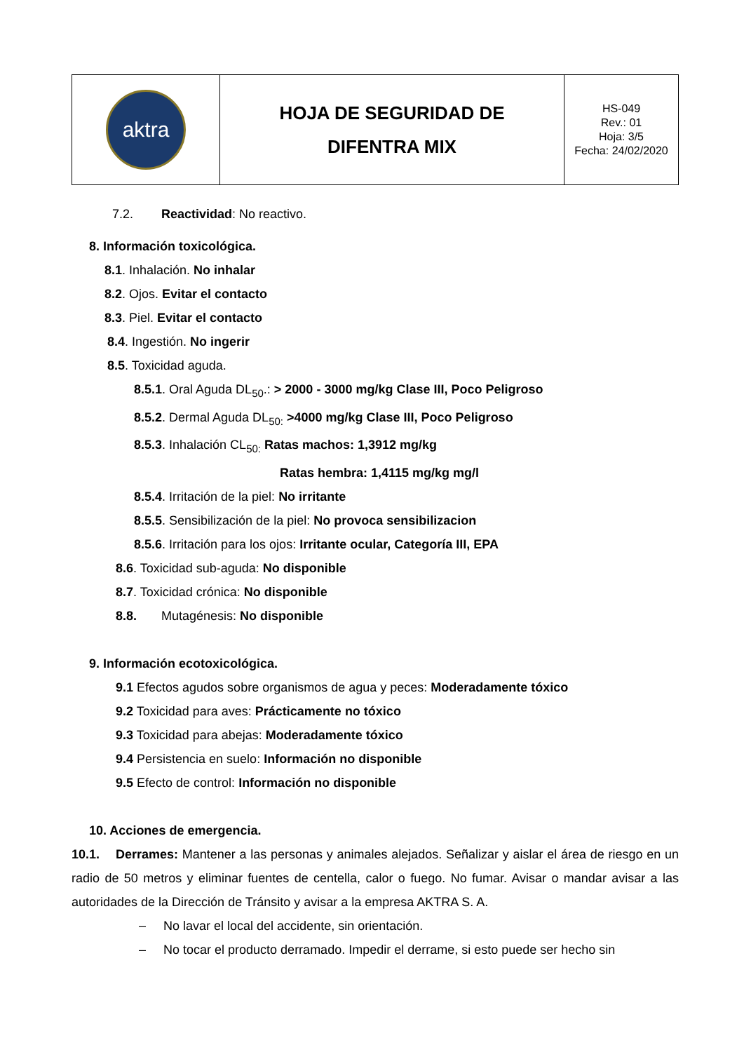| aktra | HOJA DE SEGURIDAD DE DIFENTRA MIX | HS-049 Rev.: 01 Hoja: 3/5 Fecha: 24/02/2020 |
7.2. Reactividad: No reactivo.
8. Información toxicológica.
8.1. Inhalación. No inhalar
8.2. Ojos. Evitar el contacto
8.3. Piel. Evitar el contacto
8.4. Ingestión. No ingerir
8.5. Toxicidad aguda.
8.5.1. Oral Aguda DL<sub>50</sub>.: > 2000 - 3000 mg/kg Clase III, Poco Peligroso
8.5.2. Dermal Aguda DL<sub>50:</sub> >4000 mg/kg Clase III, Poco Peligroso
8.5.3. Inhalación CL<sub>50:</sub> Ratas machos: 1,3912 mg/kg
Ratas hembra: 1,4115 mg/kg mg/l
8.5.4. Irritación de la piel: No irritante
8.5.5. Sensibilización de la piel: No provoca sensibilizacion
8.5.6. Irritación para los ojos: Irritante ocular, Categoría III, EPA
8.6. Toxicidad sub-aguda: No disponible
8.7. Toxicidad crónica: No disponible
8.8. Mutagénesis: No disponible
9. Información ecotoxicológica.
9.1 Efectos agudos sobre organismos de agua y peces: Moderadamente tóxico
9.2 Toxicidad para aves: Prácticamente no tóxico
9.3 Toxicidad para abejas: Moderadamente tóxico
9.4 Persistencia en suelo: Información no disponible
9.5 Efecto de control: Información no disponible
10. Acciones de emergencia.
10.1. Derrames: Mantener a las personas y animales alejados. Señalizar y aislar el área de riesgo en un radio de 50 metros y eliminar fuentes de centella, calor o fuego. No fumar. Avisar o mandar avisar a las autoridades de la Dirección de Tránsito y avisar a la empresa AKTRA S. A.
– No lavar el local del accidente, sin orientación.
– No tocar el producto derramado. Impedir el derrame, si esto puede ser hecho sin